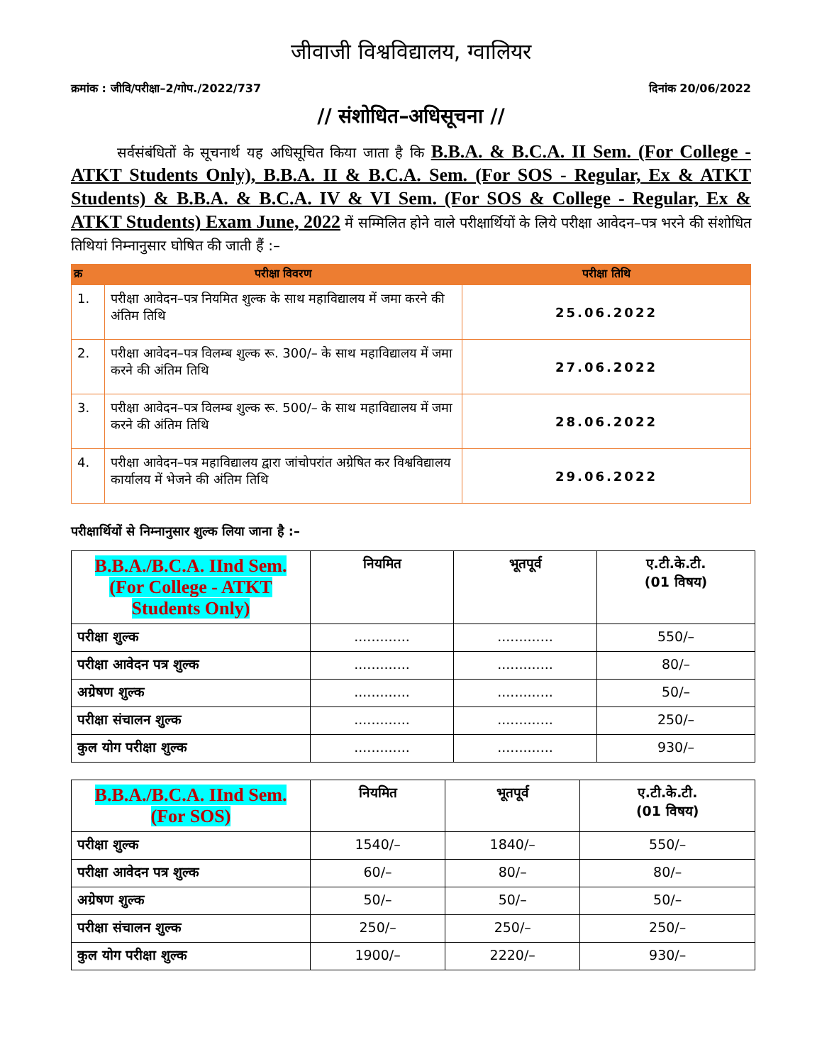जीवाजी विश्वविद्यालय, ग्वालियर
क्रमांक : जीवि/परीक्षा–2/गोप./2022/737 दिनांक 20/06/2022
// संशोधित–अधिसूचना //
सर्वसंबंधितों के सूचनार्थ यह अधिसूचित किया जाता है कि B.B.A. & B.C.A. II Sem. (For College - ATKT Students Only), B.B.A. II & B.C.A. Sem. (For SOS - Regular, Ex & ATKT Students) & B.B.A. & B.C.A. IV & VI Sem. (For SOS & College - Regular, Ex & ATKT Students) Exam June, 2022 में सम्मिलित होने वाले परीक्षार्थियों के लिये परीक्षा आवेदन–पत्र भरने की संशोधित तिथियां निम्नानुसार घोषित की जाती हैं :–
| क्र | परीक्षा विवरण | परीक्षा तिथि |
| --- | --- | --- |
| 1. | परीक्षा आवेदन–पत्र नियमित शुल्क के साथ महाविद्यालय में जमा करने की अंतिम तिथि | 25.06.2022 |
| 2. | परीक्षा आवेदन–पत्र विलम्ब शुल्क रू. 300/– के साथ महाविद्यालय में जमा करने की अंतिम तिथि | 27.06.2022 |
| 3. | परीक्षा आवेदन–पत्र विलम्ब शुल्क रू. 500/– के साथ महाविद्यालय में जमा करने की अंतिम तिथि | 28.06.2022 |
| 4. | परीक्षा आवेदन–पत्र महाविद्यालय द्वारा जांचोपरांत अग्रेषित कर विश्वविद्यालय कार्यालय में भेजने की अंतिम तिथि | 29.06.2022 |
परीक्षार्थियों से निम्नानुसार शुल्क लिया जाना है :–
| B.B.A./B.C.A. IInd Sem. (For College - ATKT Students Only) | नियमित | भूतपूर्व | ए.टी.के.टी. (01 विषय) |
| --- | --- | --- | --- |
| परीक्षा शुल्क | ............. | ............. | 550/– |
| परीक्षा आवेदन पत्र शुल्क | ............. | ............. | 80/– |
| अग्रेषण शुल्क | ............. | ............. | 50/– |
| परीक्षा संचालन शुल्क | ............. | ............. | 250/– |
| कुल योग परीक्षा शुल्क | ............. | ............. | 930/– |
| B.B.A./B.C.A. IInd Sem. (For SOS) | नियमित | भूतपूर्व | ए.टी.के.टी. (01 विषय) |
| --- | --- | --- | --- |
| परीक्षा शुल्क | 1540/– | 1840/– | 550/– |
| परीक्षा आवेदन पत्र शुल्क | 60/– | 80/– | 80/– |
| अग्रेषण शुल्क | 50/– | 50/– | 50/– |
| परीक्षा संचालन शुल्क | 250/– | 250/– | 250/– |
| कुल योग परीक्षा शुल्क | 1900/– | 2220/– | 930/– |